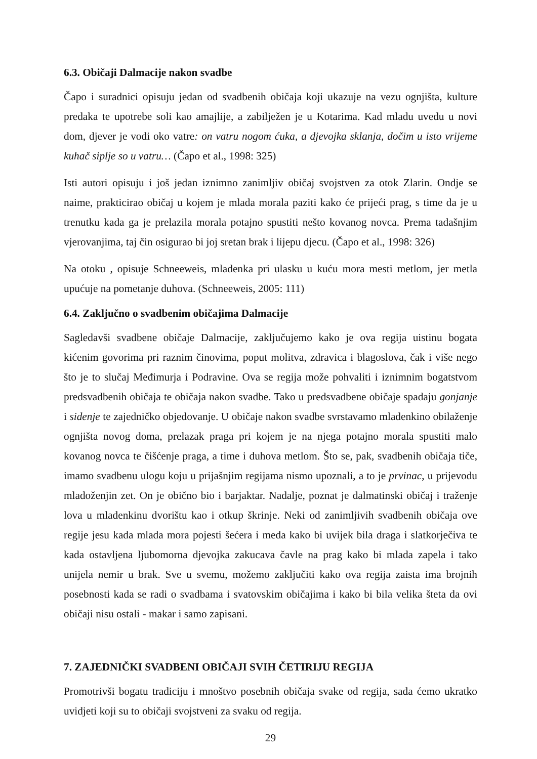6.3. Običaji Dalmacije nakon svadbe
Čapo i suradnici opisuju jedan od svadbenih običaja koji ukazuje na vezu ognjišta, kulture predaka te upotrebe soli kao amajlije, a zabilježen je u Kotarima. Kad mladu uvedu u novi dom, djever je vodi oko vatre: on vatru nogom ćuka, a djevojka sklanja, dočim u isto vrijeme kuhač siplje so u vatru… (Čapo et al., 1998: 325)
Isti autori opisuju i još jedan iznimno zanimljiv običaj svojstven za otok Zlarin. Ondje se naime, prakticirao običaj u kojem je mlada morala paziti kako će prijeći prag, s time da je u trenutku kada ga je prelazila morala potajno spustiti nešto kovanog novca. Prema tadašnjim vjerovanjima, taj čin osigurao bi joj sretan brak i lijepu djecu. (Čapo et al., 1998: 326)
Na otoku , opisuje Schneeweis, mladenka pri ulasku u kuću mora mesti metlom, jer metla upućuje na pometanje duhova. (Schneeweis, 2005: 111)
6.4. Zaključno o svadbenim običajima Dalmacije
Sagledavši svadbene običaje Dalmacije, zaključujemo kako je ova regija uistinu bogata kićenim govorima pri raznim činovima, poput molitva, zdravica i blagoslova, čak i više nego što je to slučaj Međimurja i Podravine. Ova se regija može pohvaliti i iznimnim bogatstvom predsvadbenih običaja te običaja nakon svadbe. Tako u predsvadbene običaje spadaju gonjanje i sidenje te zajedničko objedovanje. U običaje nakon svadbe svrstavamo mladenkino obilaženje ognjišta novog doma, prelazak praga pri kojem je na njega potajno morala spustiti malo kovanog novca te čišćenje praga, a time i duhova metlom. Što se, pak, svadbenih običaja tiče, imamo svadbenu ulogu koju u prijašnjim regijama nismo upoznali, a to je prvinac, u prijevodu mladoženjin zet. On je obično bio i barjaktar. Nadalje, poznat je dalmatinski običaj i traženje lova u mladenkinu dvorištu kao i otkup škrinje. Neki od zanimljivih svadbenih običaja ove regije jesu kada mlada mora pojesti šećera i meda kako bi uvijek bila draga i slatkorječiva te kada ostavljena ljubomorna djevojka zakucava čavle na prag kako bi mlada zapela i tako unijela nemir u brak. Sve u svemu, možemo zaključiti kako ova regija zaista ima brojnih posebnosti kada se radi o svadbama i svatovskim običajima i kako bi bila velika šteta da ovi običaji nisu ostali - makar i samo zapisani.
7. ZAJEDNIČKI SVADBENI OBIČAJI SVIH ČETIRIJU REGIJA
Promotrivši bogatu tradiciju i mnoštvo posebnih običaja svake od regija, sada ćemo ukratko uvidjeti koji su to običaji svojstveni za svaku od regija.
29